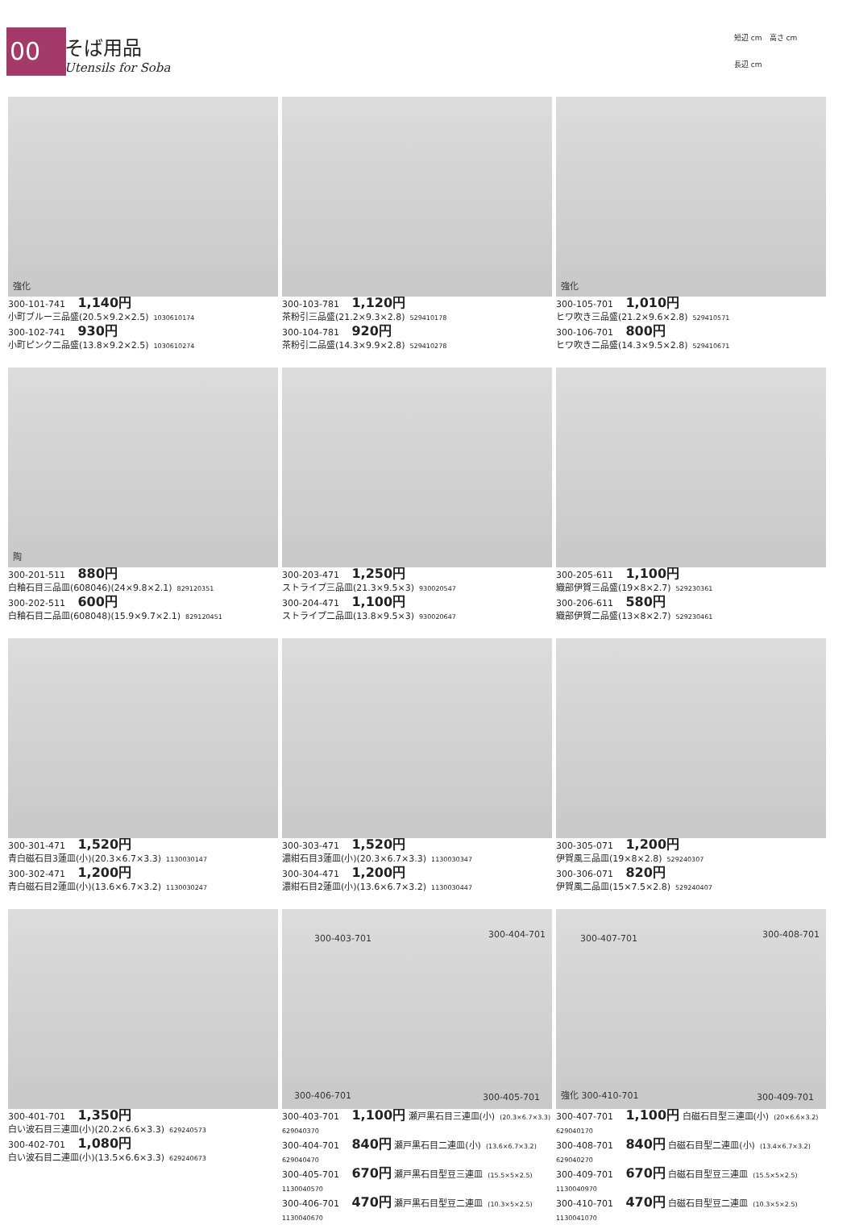00
そば用品
Utensils for Soba
短辺 cm　高さ cm
長辺 cm
強化
300-101-741 1,140円
小町ブルー三品盛(20.5×9.2×2.5) 1030610174
300-102-741 930円
小町ピンク二品盛(13.8×9.2×2.5) 1030610274
300-103-781 1,120円
茶粉引三品盛(21.2×9.3×2.8) 529410178
300-104-781 920円
茶粉引二品盛(14.3×9.9×2.8) 529410278
強化
300-105-701 1,010円
ヒワ吹き三品盛(21.2×9.6×2.8) 529410571
300-106-701 800円
ヒワ吹き二品盛(14.3×9.5×2.8) 529410671
陶
300-201-511 880円
白釉石目三品皿(608046)(24×9.8×2.1) 829120351
300-202-511 600円
白釉石目二品皿(608048)(15.9×9.7×2.1) 829120451
300-203-471 1,250円
ストライプ三品皿(21.3×9.5×3) 930020547
300-204-471 1,100円
ストライプ二品皿(13.8×9.5×3) 930020647
300-205-611 1,100円
織部伊賀三品盛(19×8×2.7) 529230361
300-206-611 580円
織部伊賀二品盛(13×8×2.7) 529230461
300-301-471 1,520円
青白磁石目3蓮皿(小)(20.3×6.7×3.3) 1130030147
300-302-471 1,200円
青白磁石目2蓮皿(小)(13.6×6.7×3.2) 1130030247
300-303-471 1,520円
濃紺石目3蓮皿(小)(20.3×6.7×3.3) 1130030347
300-304-471 1,200円
濃紺石目2蓮皿(小)(13.6×6.7×3.2) 1130030447
300-305-071 1,200円
伊賀風三品皿(19×8×2.8) 529240307
300-306-071 820円
伊賀風二品皿(15×7.5×2.8) 529240407
300-401-701 1,350円
白い波石目三連皿(小)(20.2×6.6×3.3) 629240573
300-402-701 1,080円
白い波石目二連皿(小)(13.5×6.6×3.3) 629240673
300-403-701 300-404-701
300-406-701 300-405-701
300-403-701 1,100円 瀬戸黒石目三連皿(小) (20.3×6.7×3.3) 629040370
300-404-701 840円 瀬戸黒石目二連皿(小) (13.6×6.7×3.2) 629040470
300-405-701 670円 瀬戸黒石目型豆三連皿 (15.5×5×2.5) 1130040570
300-406-701 470円 瀬戸黒石目型豆二連皿 (10.3×5×2.5) 1130040670
300-407-701 300-408-701
強化 300-410-701 300-409-701
300-407-701 1,100円 白磁石目型三連皿(小) (20×6.6×3.2) 629040170
300-408-701 840円 白磁石目型二連皿(小) (13.4×6.7×3.2) 629040270
300-409-701 670円 白磁石目型豆三連皿 (15.5×5×2.5) 1130040970
300-410-701 470円 白磁石目型豆二連皿 (10.3×5×2.5) 1130041070